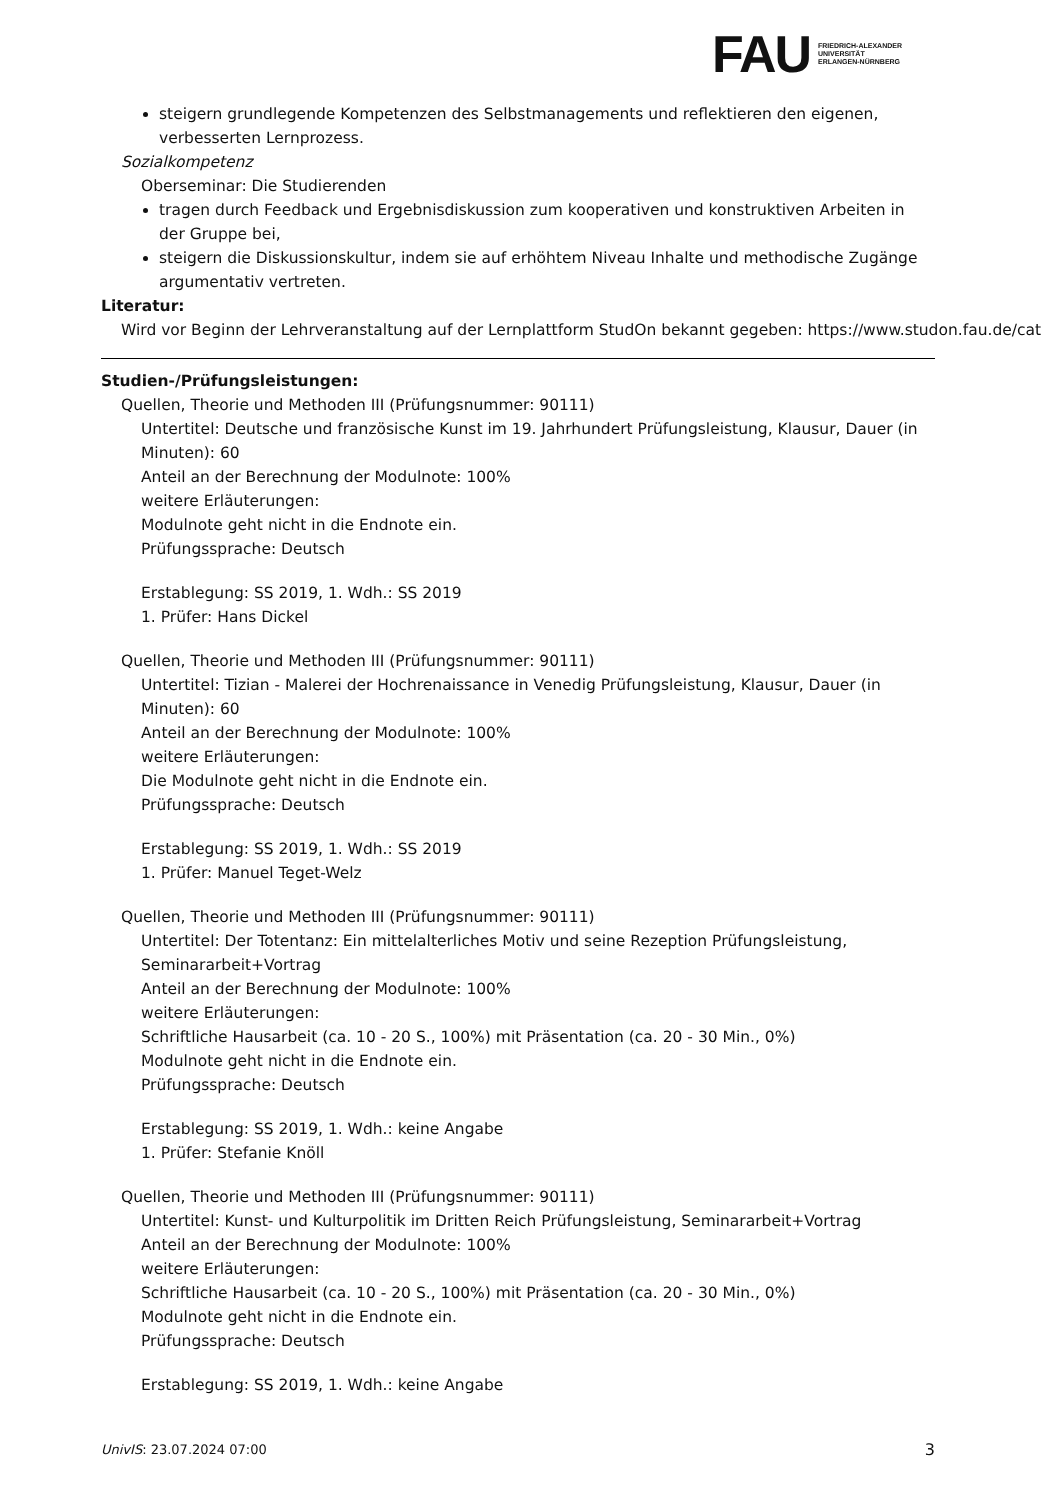FAU
FRIEDRICH-ALEXANDER
UNIVERSITÄT
ERLANGEN-NÜRNBERG
steigern grundlegende Kompetenzen des Selbstmanagements und reflektieren den eigenen, verbesserten Lernprozess.
Sozialkompetenz
Oberseminar: Die Studierenden
tragen durch Feedback und Ergebnisdiskussion zum kooperativen und konstruktiven Arbeiten in der Gruppe bei,
steigern die Diskussionskultur, indem sie auf erhöhtem Niveau Inhalte und methodische Zugänge argumentativ vertreten.
Literatur:
Wird vor Beginn der Lehrveranstaltung auf der Lernplattform StudOn bekannt gegeben: https://www.studon.fau.de/cat
Studien-/Prüfungsleistungen:
Quellen, Theorie und Methoden III (Prüfungsnummer: 90111)
Untertitel: Deutsche und französische Kunst im 19. Jahrhundert Prüfungsleistung, Klausur, Dauer (in Minuten): 60
Anteil an der Berechnung der Modulnote: 100%
weitere Erläuterungen:
Modulnote geht nicht in die Endnote ein.
Prüfungssprache: Deutsch
Erstablegung: SS 2019, 1. Wdh.: SS 2019
1. Prüfer: Hans Dickel
Quellen, Theorie und Methoden III (Prüfungsnummer: 90111)
Untertitel: Tizian - Malerei der Hochrenaissance in Venedig Prüfungsleistung, Klausur, Dauer (in Minuten): 60
Anteil an der Berechnung der Modulnote: 100%
weitere Erläuterungen:
Die Modulnote geht nicht in die Endnote ein.
Prüfungssprache: Deutsch
Erstablegung: SS 2019, 1. Wdh.: SS 2019
1. Prüfer: Manuel Teget-Welz
Quellen, Theorie und Methoden III (Prüfungsnummer: 90111)
Untertitel: Der Totentanz: Ein mittelalterliches Motiv und seine Rezeption Prüfungsleistung, Seminararbeit+Vortrag
Anteil an der Berechnung der Modulnote: 100%
weitere Erläuterungen:
Schriftliche Hausarbeit (ca. 10 - 20 S., 100%) mit Präsentation (ca. 20 - 30 Min., 0%)
Modulnote geht nicht in die Endnote ein.
Prüfungssprache: Deutsch
Erstablegung: SS 2019, 1. Wdh.: keine Angabe
1. Prüfer: Stefanie Knöll
Quellen, Theorie und Methoden III (Prüfungsnummer: 90111)
Untertitel: Kunst- und Kulturpolitik im Dritten Reich Prüfungsleistung, Seminararbeit+Vortrag
Anteil an der Berechnung der Modulnote: 100%
weitere Erläuterungen:
Schriftliche Hausarbeit (ca. 10 - 20 S., 100%) mit Präsentation (ca. 20 - 30 Min., 0%)
Modulnote geht nicht in die Endnote ein.
Prüfungssprache: Deutsch
Erstablegung: SS 2019, 1. Wdh.: keine Angabe
UnivIS: 23.07.2024 07:00 3